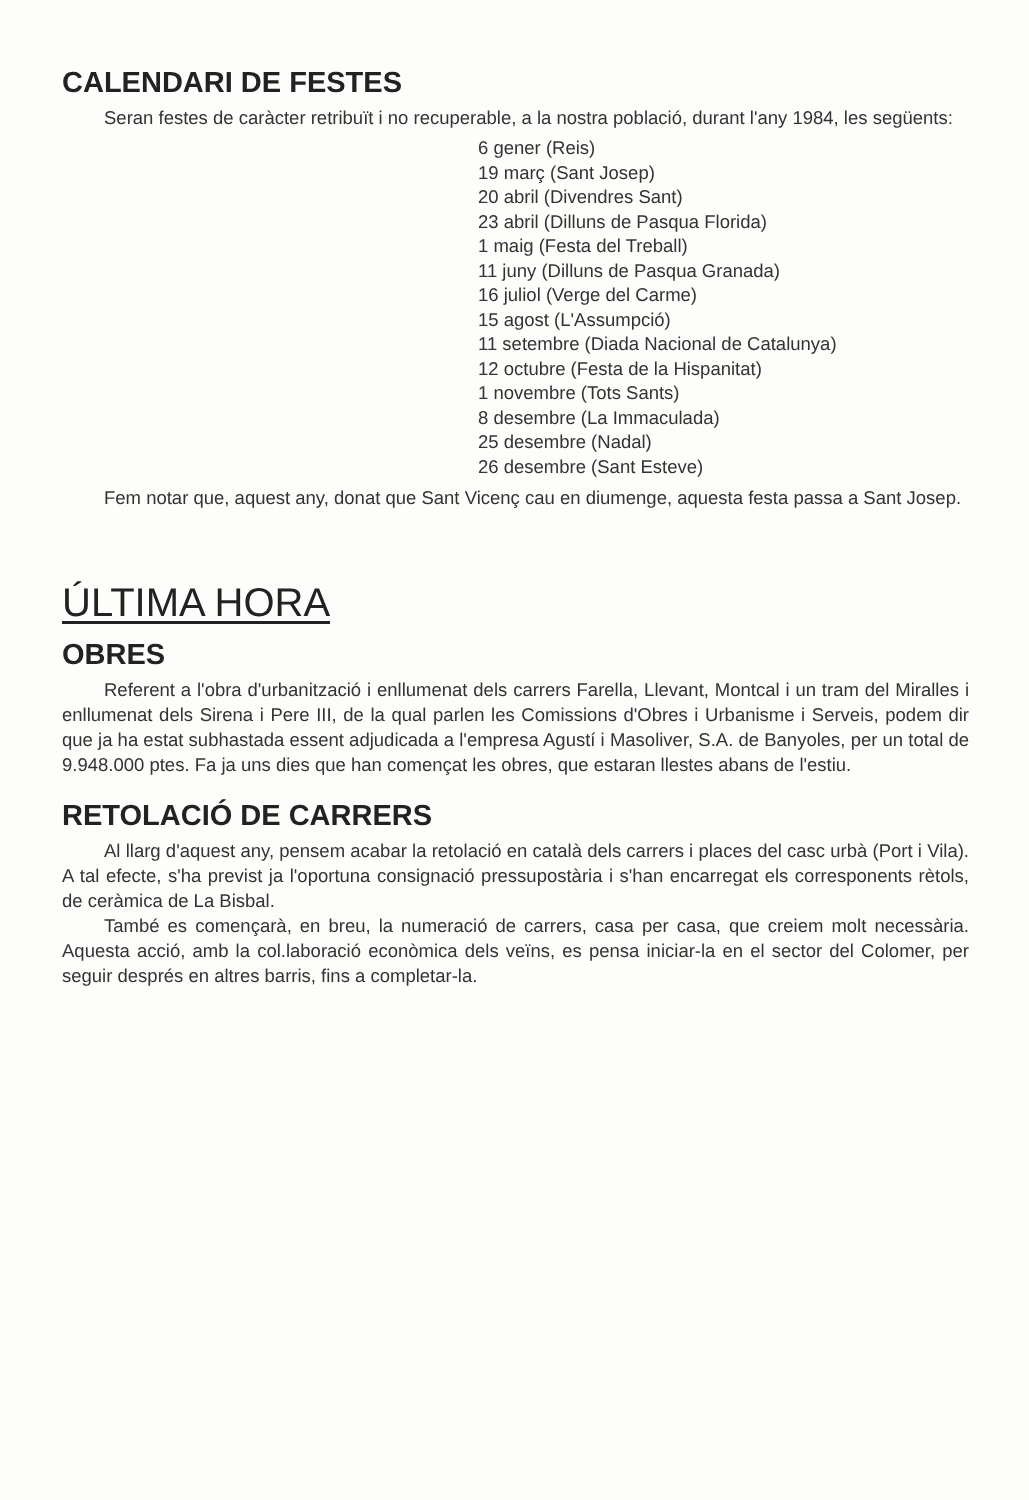CALENDARI DE FESTES
Seran festes de caràcter retribuït i no recuperable, a la nostra població, durant l'any 1984, les següents:
6 gener (Reis)
19 març (Sant Josep)
20 abril (Divendres Sant)
23 abril (Dilluns de Pasqua Florida)
1 maig (Festa del Treball)
11 juny (Dilluns de Pasqua Granada)
16 juliol (Verge del Carme)
15 agost (L'Assumpció)
11 setembre (Diada Nacional de Catalunya)
12 octubre (Festa de la Hispanitat)
1 novembre (Tots Sants)
8 desembre (La Immaculada)
25 desembre (Nadal)
26 desembre (Sant Esteve)
Fem notar que, aquest any, donat que Sant Vicenç cau en diumenge, aquesta festa passa a Sant Josep.
ÚLTIMA HORA
OBRES
Referent a l'obra d'urbanització i enllumenat dels carrers Farella, Llevant, Montcal i un tram del Miralles i enllumenat dels Sirena i Pere III, de la qual parlen les Comissions d'Obres i Urbanisme i Serveis, podem dir que ja ha estat subhastada essent adjudicada a l'empresa Agustí i Masoliver, S.A. de Banyoles, per un total de 9.948.000 ptes. Fa ja uns dies que han començat les obres, que estaran llestes abans de l'estiu.
RETOLACIÓ DE CARRERS
Al llarg d'aquest any, pensem acabar la retolació en català dels carrers i places del casc urbà (Port i Vila). A tal efecte, s'ha previst ja l'oportuna consignació pressupostària i s'han encarregat els corresponents rètols, de ceràmica de La Bisbal.
També es començarà, en breu, la numeració de carrers, casa per casa, que creiem molt necessària. Aquesta acció, amb la col.laboració econòmica dels veïns, es pensa iniciar-la en el sector del Colomer, per seguir després en altres barris, fins a completar-la.